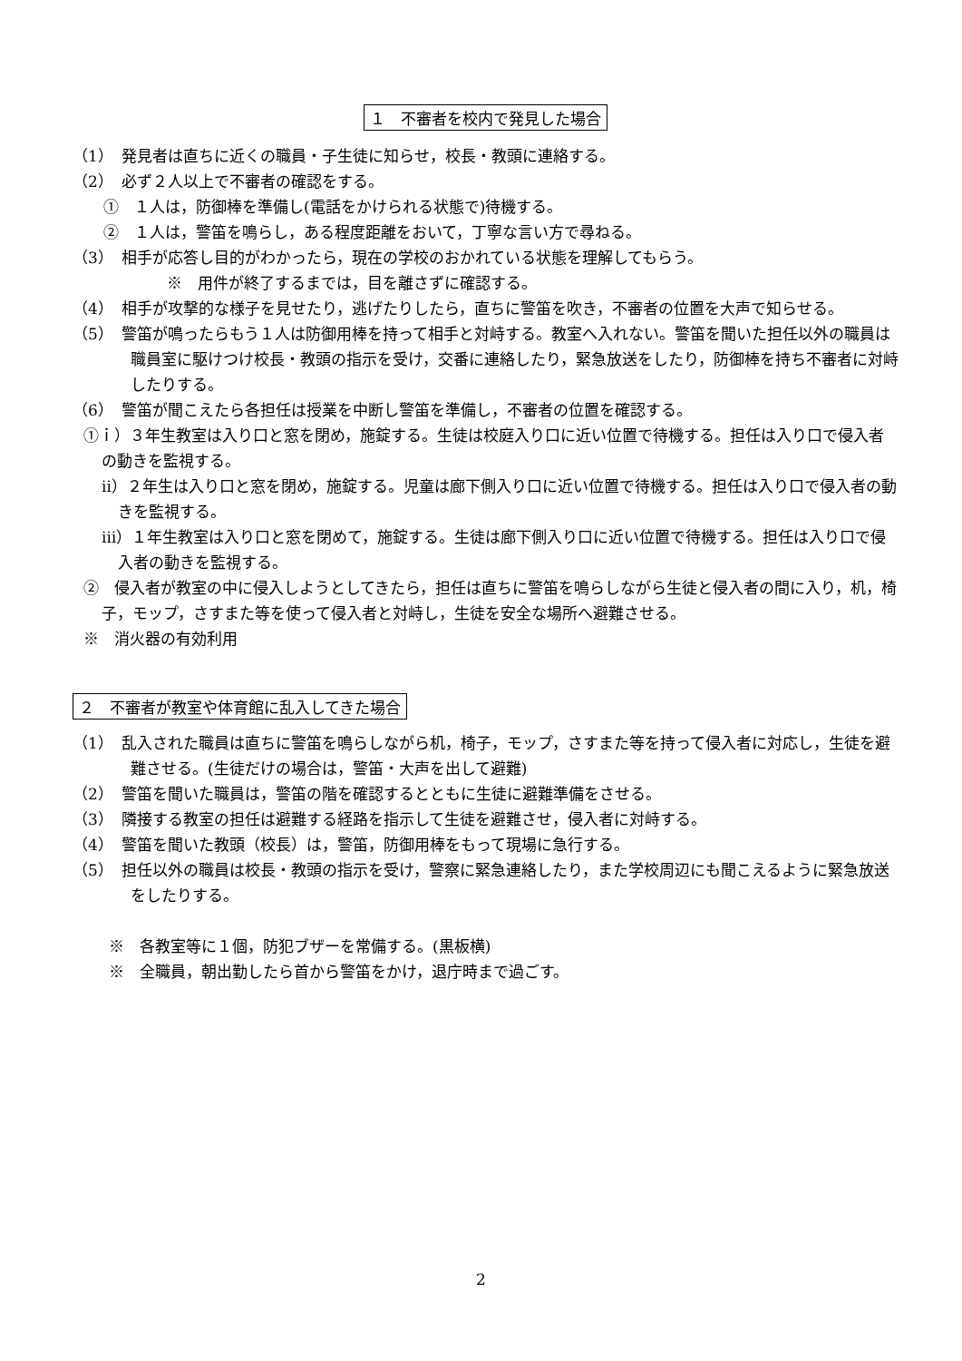１　不審者を校内で発見した場合
（1）　発見者は直ちに近くの職員・子生徒に知らせ，校長・教頭に連絡する。
（2）　必ず２人以上で不審者の確認をする。
①　１人は，防御棒を準備し(電話をかけられる状態で)待機する。
②　１人は，警笛を鳴らし，ある程度距離をおいて，丁寧な言い方で尋ねる。
（3）　相手が応答し目的がわかったら，現在の学校のおかれている状態を理解してもらう。
※　用件が終了するまでは，目を離さずに確認する。
（4）　相手が攻撃的な様子を見せたり，逃げたりしたら，直ちに警笛を吹き，不審者の位置を大声で知らせる。
（5）　警笛が鳴ったらもう１人は防御用棒を持って相手と対峙する。教室へ入れない。警笛を聞いた担任以外の職員は職員室に駆けつけ校長・教頭の指示を受け，交番に連絡したり，緊急放送をしたり，防御棒を持ち不審者に対峙したりする。
（6）　警笛が聞こえたら各担任は授業を中断し警笛を準備し，不審者の位置を確認する。
①ｉ）３年生教室は入り口と窓を閉め，施錠する。生徒は校庭入り口に近い位置で待機する。担任は入り口で侵入者の動きを監視する。
ⅱ）２年生は入り口と窓を閉め，施錠する。児童は廊下側入り口に近い位置で待機する。担任は入り口で侵入者の動きを監視する。
ⅲ）１年生教室は入り口と窓を閉めて，施錠する。生徒は廊下側入り口に近い位置で待機する。担任は入り口で侵入者の動きを監視する。
②　侵入者が教室の中に侵入しようとしてきたら，担任は直ちに警笛を鳴らしながら生徒と侵入者の間に入り，机，椅子，モップ，さすまた等を使って侵入者と対峙し，生徒を安全な場所へ避難させる。
※　消火器の有効利用
２　不審者が教室や体育館に乱入してきた場合
（1）　乱入された職員は直ちに警笛を鳴らしながら机，椅子，モップ，さすまた等を持って侵入者に対応し，生徒を避難させる。(生徒だけの場合は，警笛・大声を出して避難)
（2）　警笛を聞いた職員は，警笛の階を確認するとともに生徒に避難準備をさせる。
（3）　隣接する教室の担任は避難する経路を指示して生徒を避難させ，侵入者に対峙する。
（4）　警笛を聞いた教頭（校長）は，警笛，防御用棒をもって現場に急行する。
（5）　担任以外の職員は校長・教頭の指示を受け，警察に緊急連絡したり，また学校周辺にも聞こえるように緊急放送をしたりする。
※　各教室等に１個，防犯ブザーを常備する。(黒板横)
※　全職員，朝出勤したら首から警笛をかけ，退庁時まで過ごす。
2